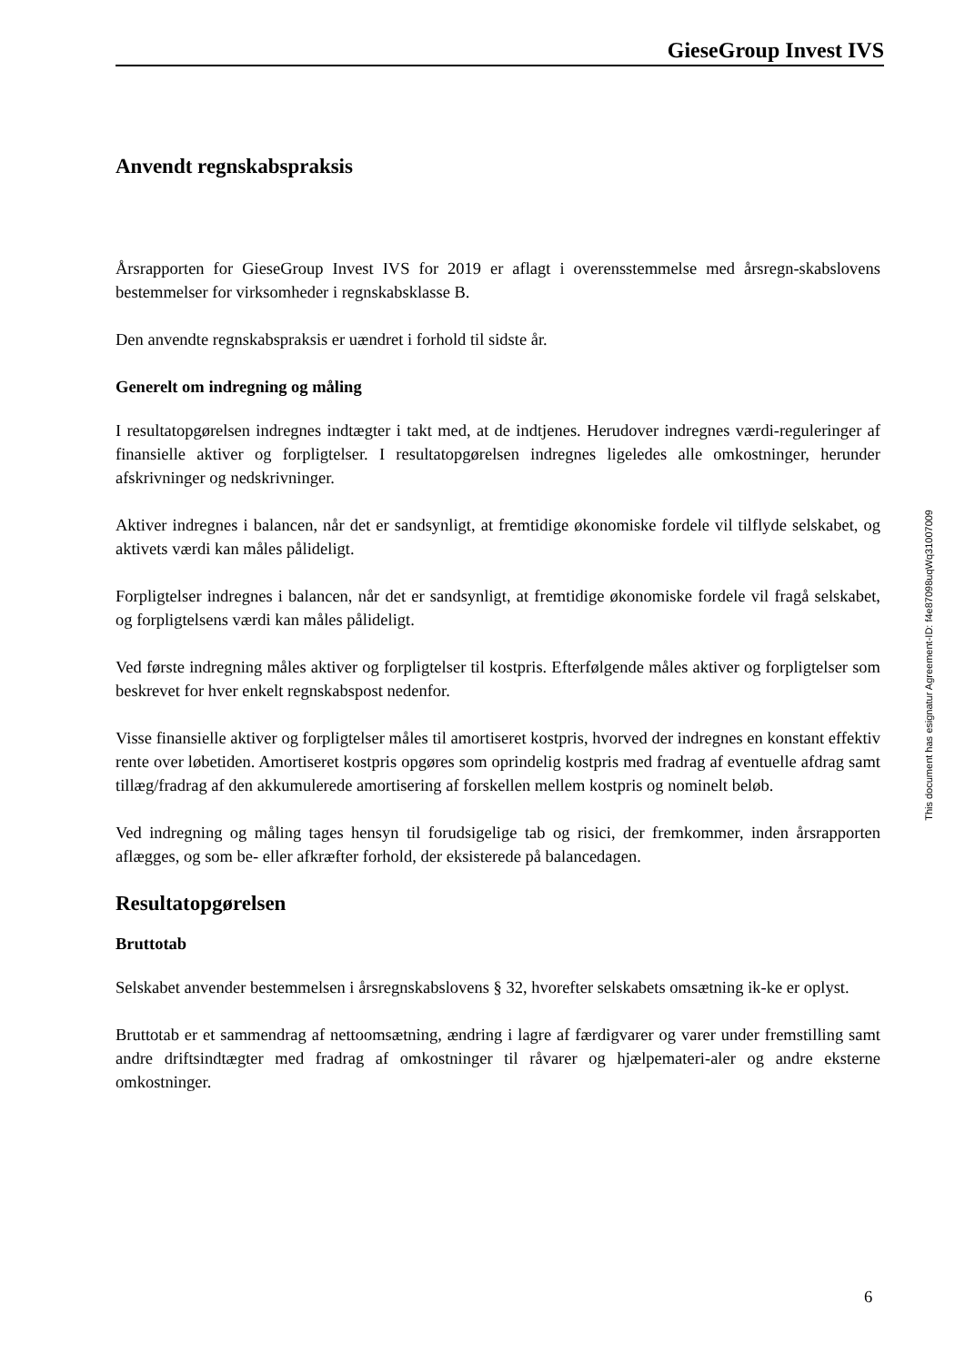GieseGroup Invest IVS
Anvendt regnskabspraksis
Årsrapporten for GieseGroup Invest IVS for 2019 er aflagt i overensstemmelse med årsregn-skabslovens bestemmelser for virksomheder i regnskabsklasse B.
Den anvendte regnskabspraksis er uændret i forhold til sidste år.
Generelt om indregning og måling
I resultatopgørelsen indregnes indtægter i takt med, at de indtjenes. Herudover indregnes værdi-reguleringer af finansielle aktiver og forpligtelser. I resultatopgørelsen indregnes ligeledes alle omkostninger, herunder afskrivninger og nedskrivninger.
Aktiver indregnes i balancen, når det er sandsynligt, at fremtidige økonomiske fordele vil tilflyde selskabet, og aktivets værdi kan måles pålideligt.
Forpligtelser indregnes i balancen, når det er sandsynligt, at fremtidige økonomiske fordele vil fragå selskabet, og forpligtelsens værdi kan måles pålideligt.
Ved første indregning måles aktiver og forpligtelser til kostpris. Efterfølgende måles aktiver og forpligtelser som beskrevet for hver enkelt regnskabspost nedenfor.
Visse finansielle aktiver og forpligtelser måles til amortiseret kostpris, hvorved der indregnes en konstant effektiv rente over løbetiden. Amortiseret kostpris opgøres som oprindelig kostpris med fradrag af eventuelle afdrag samt tillæg/fradrag af den akkumulerede amortisering af forskellen mellem kostpris og nominelt beløb.
Ved indregning og måling tages hensyn til forudsigelige tab og risici, der fremkommer, inden årsrapporten aflægges, og som be- eller afkræfter forhold, der eksisterede på balancedagen.
Resultatopgørelsen
Bruttotab
Selskabet anvender bestemmelsen i årsregnskabslovens § 32, hvorefter selskabets omsætning ik-ke er oplyst.
Bruttotab er et sammendrag af nettoomsætning, ændring i lagre af færdigvarer og varer under fremstilling samt andre driftsindtægter med fradrag af omkostninger til råvarer og hjælpemateri-aler og andre eksterne omkostninger.
This document has esignatur Agreement-ID: f4e87098uqWq31007009
6